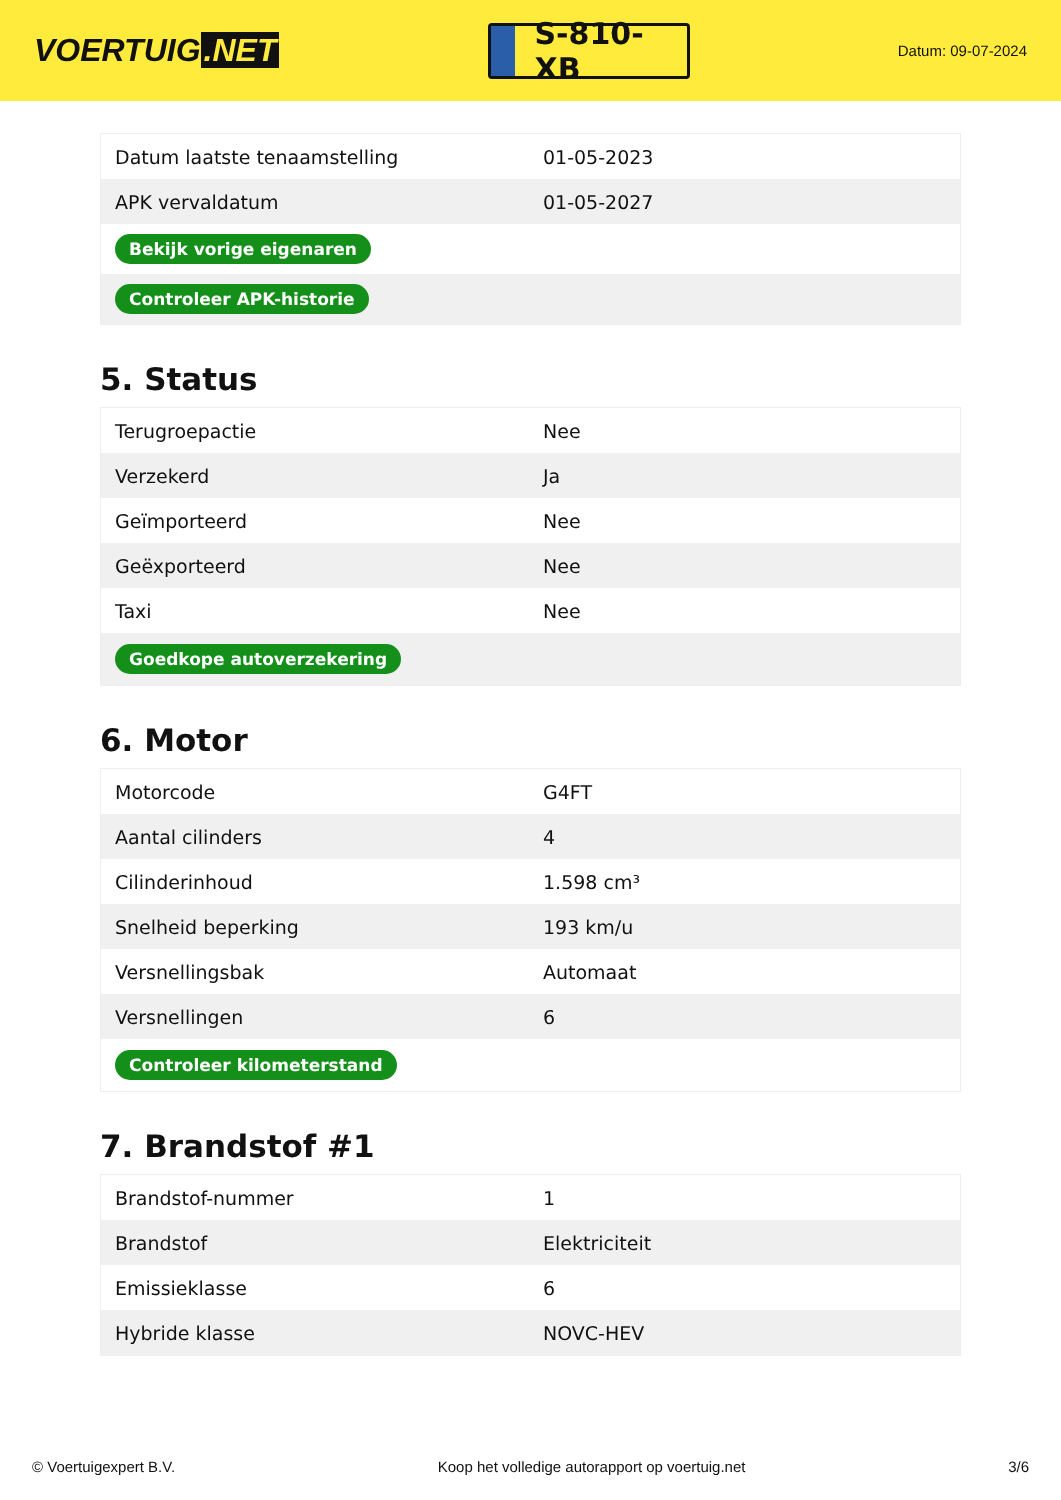VOERTUIG.NET
S-810-XB
Datum: 09-07-2024
| Datum laatste tenaamstelling | 01-05-2023 |
| APK vervaldatum | 01-05-2027 |
| Bekijk vorige eigenaren | |
| Controleer APK-historie | |
5. Status
| Terugroepactie | Nee |
| Verzekerd | Ja |
| Geïmporteerd | Nee |
| Geëxporteerd | Nee |
| Taxi | Nee |
| Goedkope autoverzekering | |
6. Motor
| Motorcode | G4FT |
| Aantal cilinders | 4 |
| Cilinderinhoud | 1.598 cm³ |
| Snelheid beperking | 193 km/u |
| Versnellingsbak | Automaat |
| Versnellingen | 6 |
| Controleer kilometerstand | |
7. Brandstof #1
| Brandstof-nummer | 1 |
| Brandstof | Elektriciteit |
| Emissieklasse | 6 |
| Hybride klasse | NOVC-HEV |
© Voertuigexpert B.V. Koop het volledige autorapport op voertuig.net 3/6